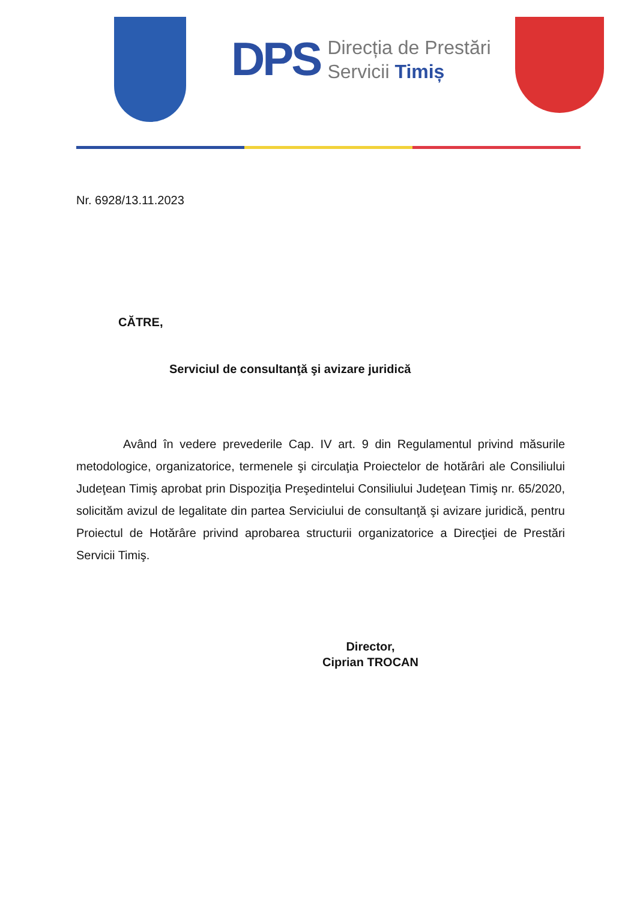DPS
Direcția de Prestări
Servicii Timiș
Nr. 6928/13.11.2023
CĂTRE,
Serviciul de consultanţă şi avizare juridică
Având în vedere prevederile Cap. IV art. 9 din Regulamentul privind măsurile metodologice, organizatorice, termenele şi circulaţia Proiectelor de hotărâri ale Consiliului Judeţean Timiş aprobat prin Dispoziţia Preşedintelui Consiliului Judeţean Timiş nr. 65/2020, solicităm avizul de legalitate din partea Serviciului de consultanţă şi avizare juridică, pentru Proiectul de Hotărâre privind aprobarea structurii organizatorice a Direcţiei de Prestări Servicii Timiş.
Director,
Ciprian TROCAN